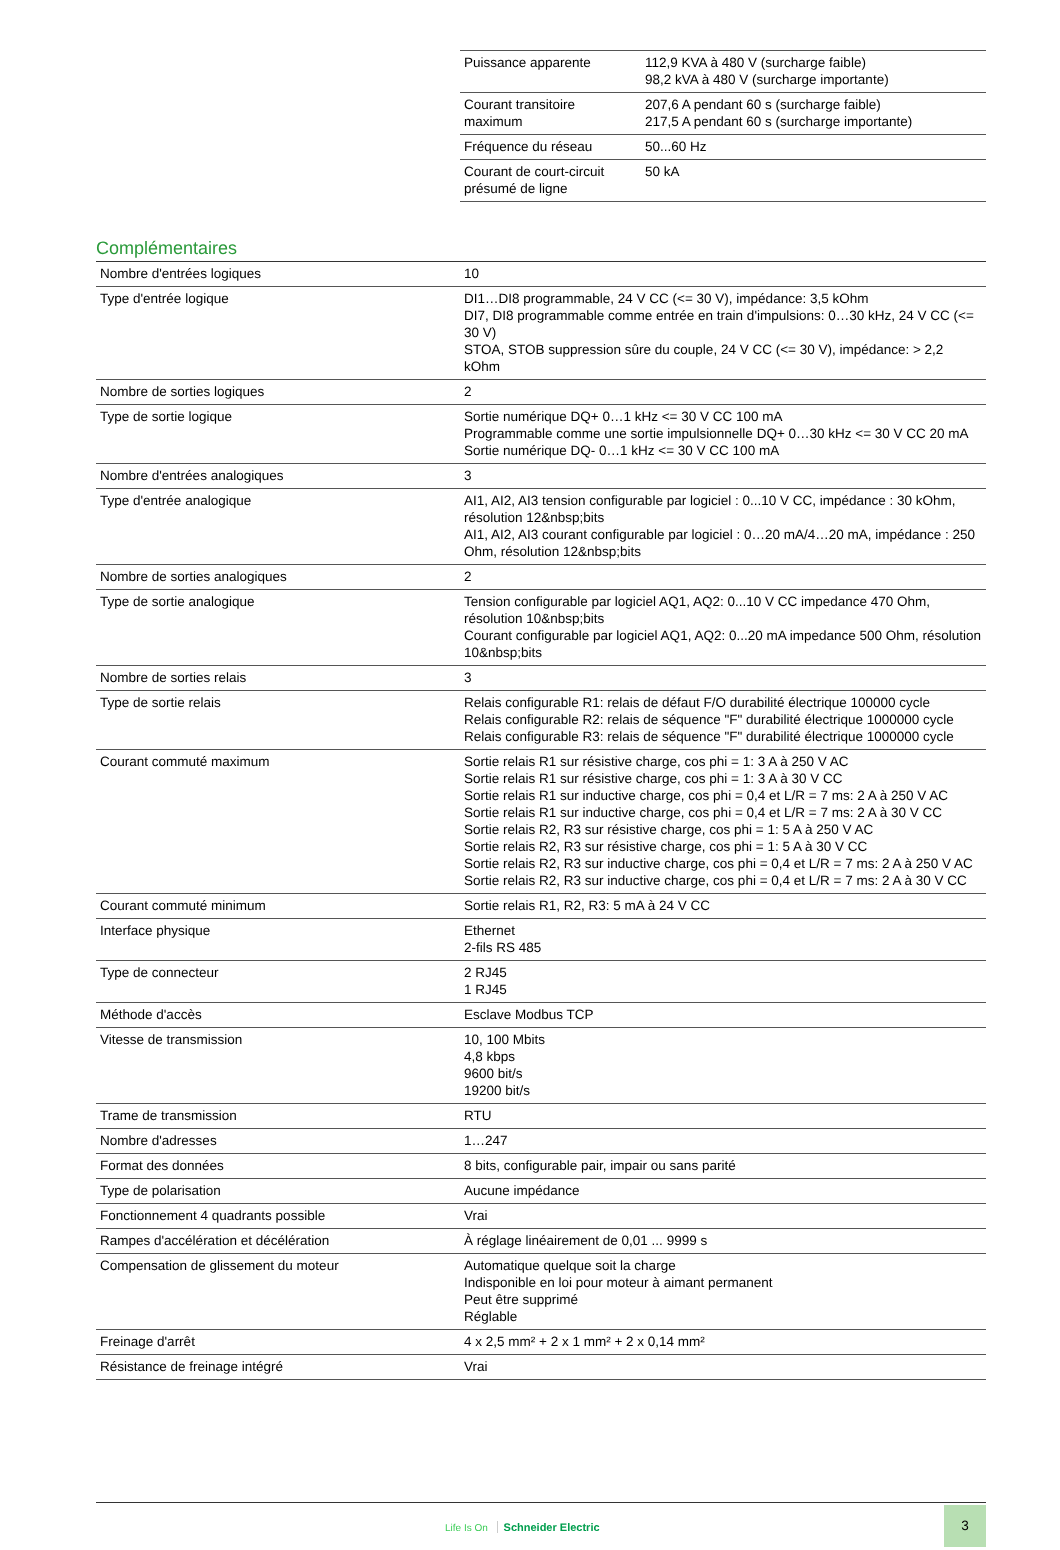| Puissance apparente | 112,9 KVA à 480 V (surcharge faible) 98,2 kVA à 480 V (surcharge importante) |
| Courant transitoire maximum | 207,6 A pendant 60 s (surcharge faible) 217,5 A pendant 60 s (surcharge importante) |
| Fréquence du réseau | 50...60 Hz |
| Courant de court-circuit présumé de ligne | 50 kA |
Complémentaires
| Nombre d'entrées logiques | 10 |
| Type d'entrée logique | DI1…DI8 programmable, 24 V CC (<= 30 V), impédance: 3,5 kOhm DI7, DI8 programmable comme entrée en train d'impulsions: 0…30 kHz, 24 V CC (<= 30 V) STOA, STOB suppression sûre du couple, 24 V CC (<= 30 V), impédance: > 2,2 kOhm |
| Nombre de sorties logiques | 2 |
| Type de sortie logique | Sortie numérique DQ+ 0…1 kHz <= 30 V CC 100 mA Programmable comme une sortie impulsionnelle DQ+ 0…30 kHz <= 30 V CC 20 mA Sortie numérique DQ- 0…1 kHz <= 30 V CC 100 mA |
| Nombre d'entrées analogiques | 3 |
| Type d'entrée analogique | AI1, AI2, AI3 tension configurable par logiciel : 0...10 V CC, impédance : 30 kOhm, résolution 12&nbsp;bits AI1, AI2, AI3 courant configurable par logiciel : 0…20 mA/4…20 mA, impédance : 250 Ohm, résolution 12&nbsp;bits |
| Nombre de sorties analogiques | 2 |
| Type de sortie analogique | Tension configurable par logiciel AQ1, AQ2: 0...10 V CC impedance 470 Ohm, résolution 10&nbsp;bits Courant configurable par logiciel AQ1, AQ2: 0...20 mA impedance 500 Ohm, résolution 10&nbsp;bits |
| Nombre de sorties relais | 3 |
| Type de sortie relais | Relais configurable R1: relais de défaut F/O durabilité électrique 100000 cycle Relais configurable R2: relais de séquence "F" durabilité électrique 1000000 cycle Relais configurable R3: relais de séquence "F" durabilité électrique 1000000 cycle |
| Courant commuté maximum | Sortie relais R1 sur résistive charge, cos phi = 1: 3 A à 250 V AC Sortie relais R1 sur résistive charge, cos phi = 1: 3 A à 30 V CC Sortie relais R1 sur inductive charge, cos phi = 0,4 et L/R = 7 ms: 2 A à 250 V AC Sortie relais R1 sur inductive charge, cos phi = 0,4 et L/R = 7 ms: 2 A à 30 V CC Sortie relais R2, R3 sur résistive charge, cos phi = 1: 5 A à 250 V AC Sortie relais R2, R3 sur résistive charge, cos phi = 1: 5 A à 30 V CC Sortie relais R2, R3 sur inductive charge, cos phi = 0,4 et L/R = 7 ms: 2 A à 250 V AC Sortie relais R2, R3 sur inductive charge, cos phi = 0,4 et L/R = 7 ms: 2 A à 30 V CC |
| Courant commuté minimum | Sortie relais R1, R2, R3: 5 mA à 24 V CC |
| Interface physique | Ethernet 2-fils RS 485 |
| Type de connecteur | 2 RJ45 1 RJ45 |
| Méthode d'accès | Esclave Modbus TCP |
| Vitesse de transmission | 10, 100 Mbits 4,8 kbps 9600 bit/s 19200 bit/s |
| Trame de transmission | RTU |
| Nombre d'adresses | 1…247 |
| Format des données | 8 bits, configurable pair, impair ou sans parité |
| Type de polarisation | Aucune impédance |
| Fonctionnement 4 quadrants possible | Vrai |
| Rampes d'accélération et décélération | À réglage linéairement de 0,01 ... 9999 s |
| Compensation de glissement du moteur | Automatique quelque soit la charge Indisponible en loi pour moteur à aimant permanent Peut être supprimé Réglable |
| Freinage d'arrêt | 4 x 2,5 mm² + 2 x 1 mm² + 2 x 0,14 mm² |
| Résistance de freinage intégré | Vrai |
Life Is On Schneider Electric
3